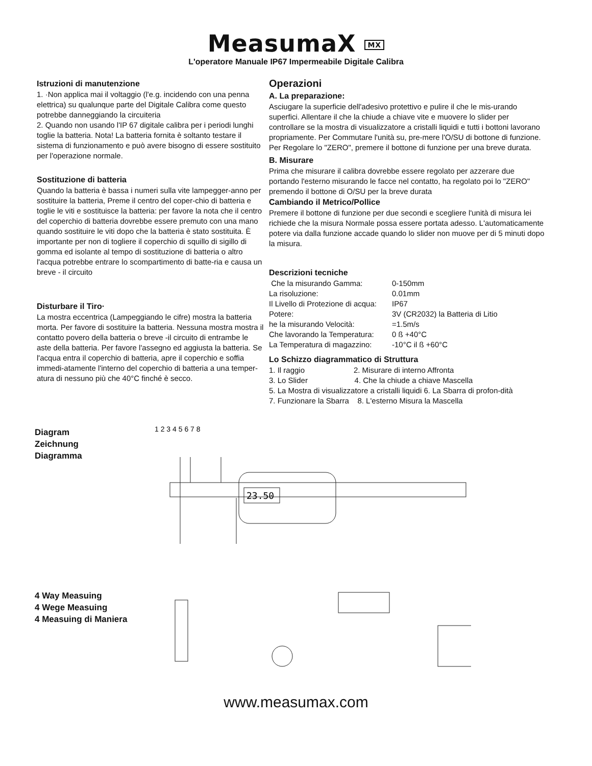MeasumaX MX
L'operatore Manuale IP67 Impermeabile Digitale Calibra
Istruzioni di manutenzione
1. ·Non applica mai il voltaggio (l'e.g. incidendo con una penna elettrica) su qualunque parte del Digitale Calibra come questo potrebbe danneggiando la circuiteria
2. Quando non usando l'IP 67 digitale calibra per i periodi lunghi toglie la batteria. Nota! La batteria fornita è soltanto testare il sistema di funzionamento e può avere bisogno di essere sostituito per l'operazione normale.
Sostituzione di batteria
Quando la batteria è bassa i numeri sulla vite lampegger-anno per sostituire la batteria, Preme il centro del coper-chio di batteria e toglie le viti e sostituisce la batteria: per favore la nota che il centro del coperchio di batteria dovrebbe essere premuto con una mano quando sostituire le viti dopo che la batteria è stato sostituita. È importante per non di togliere il coperchio di squillo di sigillo di gomma ed isolante al tempo di sostituzione di batteria o altro l'acqua potrebbe entrare lo scompartimento di batte-ria e causa un breve - il circuito
Disturbare il Tiro·
La mostra eccentrica (Lampeggiando le cifre) mostra la batteria morta. Per favore di sostituire la batteria. Nessuna mostra mostra il contatto povero della batteria o breve -il circuito di entrambe le aste della batteria. Per favore l'assegno ed aggiusta la batteria. Se l'acqua entra il coperchio di batteria, apre il coperchio e soffia immedi-atamente l'interno del coperchio di batteria a una temper-atura di nessuno più che 40°C finché è secco.
Operazioni
A. La preparazione:
Asciugare la superficie dell'adesivo protettivo e pulire il che le mis-urando superfici. Allentare il che la chiude a chiave vite e muovere lo slider per controllare se la mostra di visualizzatore a cristalli liquidi e tutti i bottoni lavorano propriamente. Per Commutare l'unità su, pre-mere l'O/SU di bottone di funzione. Per Regolare lo "ZERO", premere il bottone di funzione per una breve durata.
B. Misurare
Prima che misurare il calibra dovrebbe essere regolato per azzerare due portando l'esterno misurando le facce nel contatto, ha regolato poi lo "ZERO" premendo il bottone di O/SU per la breve durata
Cambiando il Metrico/Pollice
Premere il bottone di funzione per due secondi e scegliere l'unità di misura lei richiede che la misura Normale possa essere portata adesso. L'automaticamente potere via dalla funzione accade quando lo slider non muove per di 5 minuti dopo la misura.
Descrizioni tecniche
| Che la misurando Gamma: | 0-150mm |
| La risoluzione: | 0.01mm |
| Il Livello di Protezione di acqua: | IP67 |
| Potere: | 3V (CR2032) la Batteria di Litio |
| he la misurando Velocità: | =1.5m/s |
| Che lavorando la Temperatura: | 0 ß +40°C |
| La Temperatura di magazzino: | -10°C il ß +60°C |
Lo Schizzo diagrammatico di Struttura
1. Il raggio 2. Misurare di interno Affronta
3. Lo Slider 4. Che la chiude a chiave Mascella
5. La Mostra di visualizzatore a cristalli liquidi 6. La Sbarra di profon-dità
7. Funzionare la Sbarra 8. L'esterno Misura la Mascella
Diagram
Zeichnung
Diagramma
23.50
1 2 3 4 5 6 7 8
4 Way Measuing
4 Wege Measuing
4 Measuing di Maniera
www.measumax.com